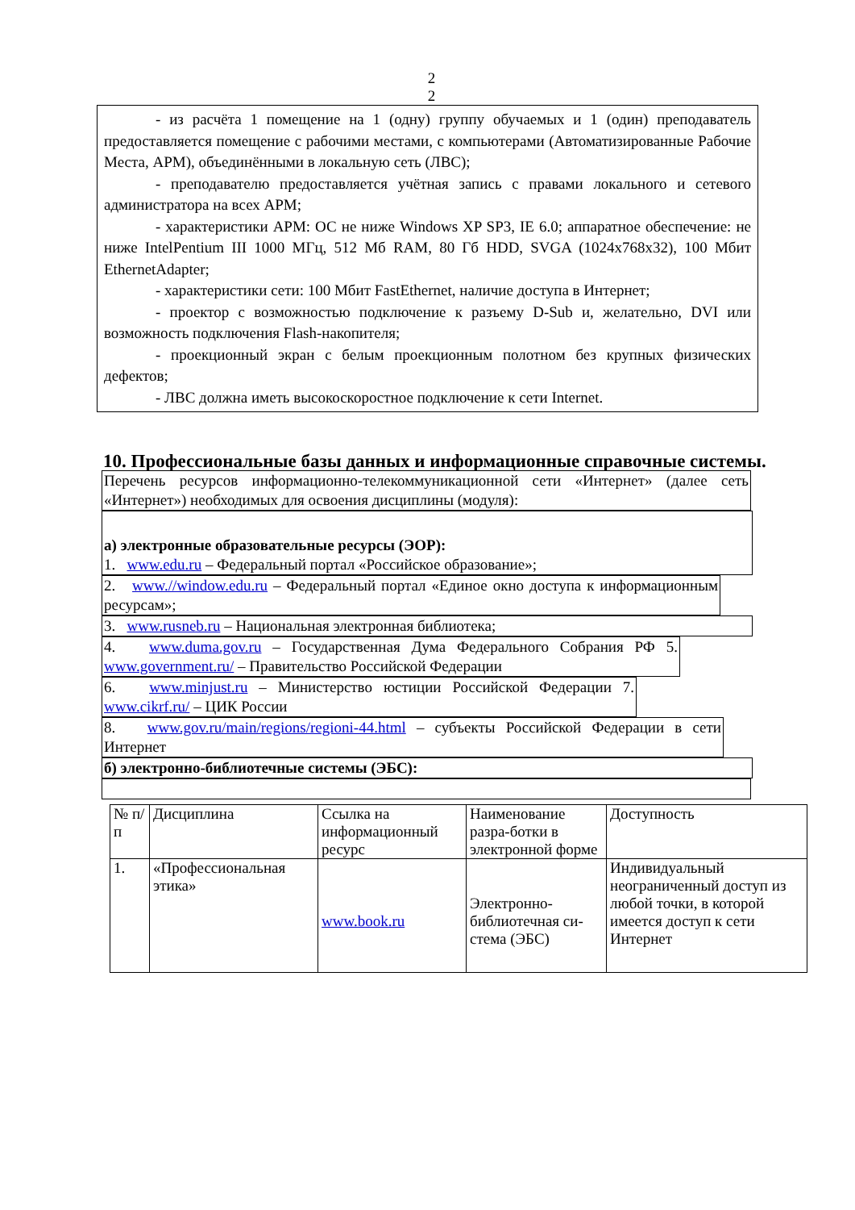2
2
- из расчёта 1 помещение на 1 (одну) группу обучаемых и 1 (один) преподаватель предоставляется помещение с рабочими местами, с компьютерами (Автоматизированные Рабочие Места, АРМ), объединёнными в локальную сеть (ЛВС);
- преподавателю предоставляется учётная запись с правами локального и сетевого администратора на всех АРМ;
- характеристики АРМ: ОС не ниже Windows XP SP3, IE 6.0; аппаратное обеспечение: не ниже IntelPentium III 1000 МГц, 512 Мб RAM, 80 Гб HDD, SVGA (1024x768x32), 100 Мбит EthernetAdapter;
- характеристики сети: 100 Мбит FastEthernet, наличие доступа в Интернет;
- проектор с возможностью подключение к разъему D-Sub и, желательно, DVI или возможность подключения Flash-накопителя;
- проекционный экран с белым проекционным полотном без крупных физических дефектов;
- ЛВС должна иметь высокоскоростное подключение к сети Internet.
10. Профессиональные базы данных и информационные справочные системы.
Перечень ресурсов информационно-телекоммуникационной сети «Интернет» (далее сеть «Интернет») необходимых для освоения дисциплины (модуля):
а) электронные образовательные ресурсы (ЭОР):
1. www.edu.ru – Федеральный портал «Российское образование»;
2. www.//window.edu.ru – Федеральный портал «Единое окно доступа к информационным ресурсам»;
3. www.rusneb.ru – Национальная электронная библиотека;
4. www.duma.gov.ru – Государственная Дума Федерального Собрания РФ 5. www.government.ru/ – Правительство Российской Федерации
6. www.minjust.ru – Министерство юстиции Российской Федерации 7. www.cikrf.ru/ – ЦИК России
8. www.gov.ru/main/regions/regioni-44.html – субъекты Российской Федерации в сети Интернет
б) электронно-библиотечные системы (ЭБС):
| № п/п | Дисциплина | Ссылка на информационный ресурс | Наименование разра-ботки в электронной форме | Доступность |
| 1. | «Профессиональная этика» | www.book.ru | Электронно-библиотечная си-стема (ЭБС) | Индивидуальный неограниченный доступ из любой точки, в которой имеется доступ к сети Интернет |